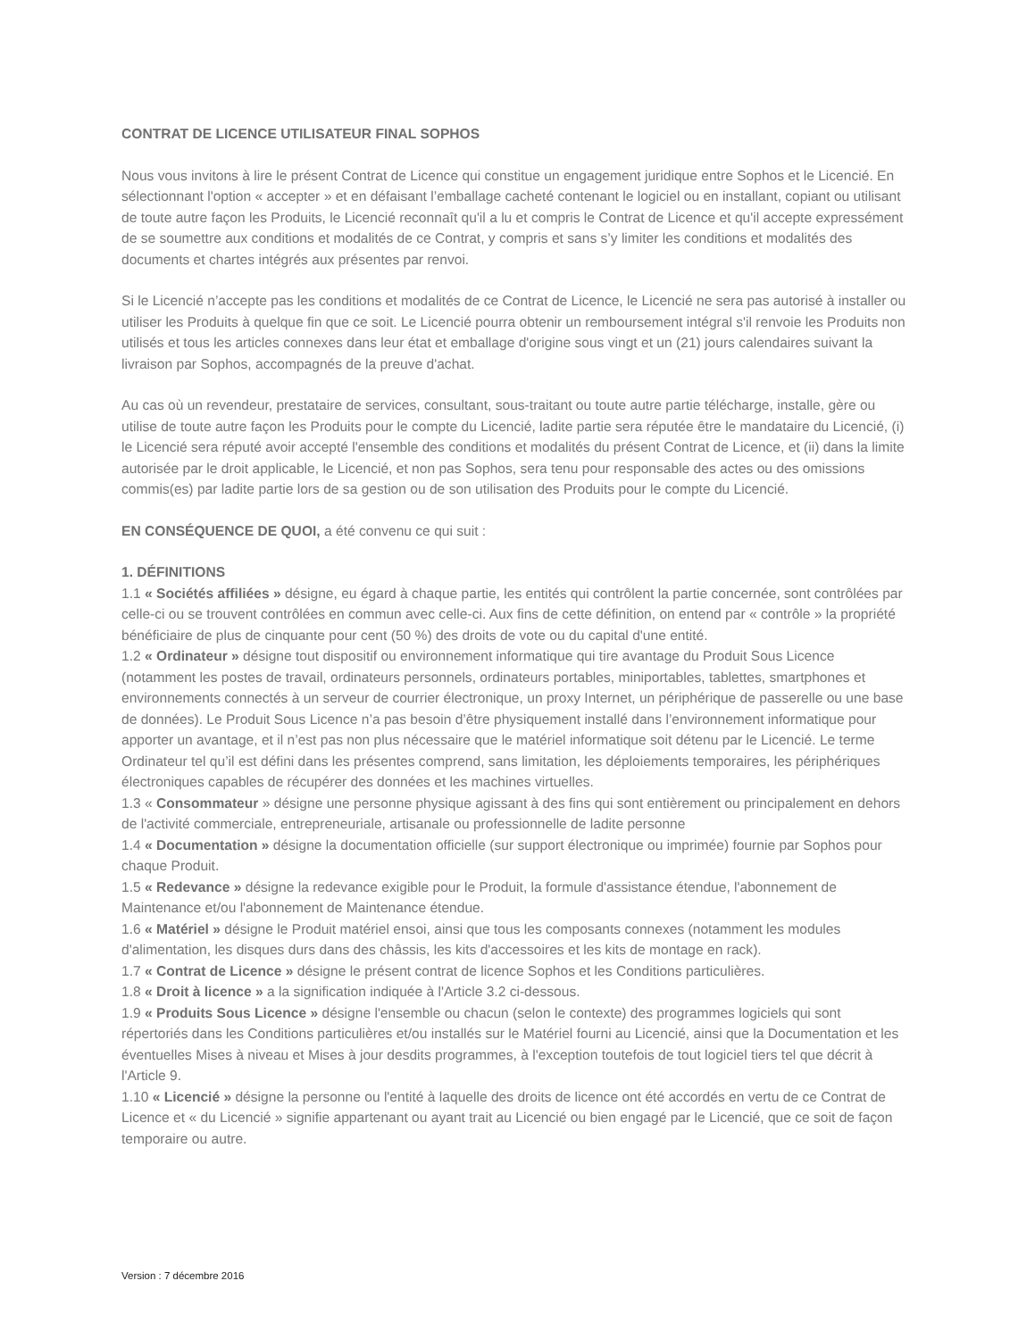CONTRAT DE LICENCE UTILISATEUR FINAL SOPHOS
Nous vous invitons à lire le présent Contrat de Licence qui constitue un engagement juridique entre Sophos et le Licencié. En sélectionnant l'option « accepter » et en défaisant l’emballage cacheté contenant le logiciel ou en installant, copiant ou utilisant de toute autre façon les Produits, le Licencié reconnaît qu'il a lu et compris le Contrat de Licence et qu'il accepte expressément de se soumettre aux conditions et modalités de ce Contrat, y compris et sans s’y limiter les conditions et modalités des documents et chartes intégrés aux présentes par renvoi.
Si le Licencié n’accepte pas les conditions et modalités de ce Contrat de Licence, le Licencié ne sera pas autorisé à installer ou utiliser les Produits à quelque fin que ce soit. Le Licencié pourra obtenir un remboursement intégral s'il renvoie les Produits non utilisés et tous les articles connexes dans leur état et emballage d'origine sous vingt et un (21) jours calendaires suivant la livraison par Sophos, accompagnés de la preuve d'achat.
Au cas où un revendeur, prestataire de services, consultant, sous-traitant ou toute autre partie télécharge, installe, gère ou utilise de toute autre façon les Produits pour le compte du Licencié, ladite partie sera réputée être le mandataire du Licencié, (i) le Licencié sera réputé avoir accepté l'ensemble des conditions et modalités du présent Contrat de Licence, et (ii) dans la limite autorisée par le droit applicable, le Licencié, et non pas Sophos, sera tenu pour responsable des actes ou des omissions commis(es) par ladite partie lors de sa gestion ou de son utilisation des Produits pour le compte du Licencié.
EN CONSÉQUENCE DE QUOI, a été convenu ce qui suit :
1. DÉFINITIONS
1.1 « Sociétés affiliées » désigne, eu égard à chaque partie, les entités qui contrôlent la partie concernée, sont contrôlées par celle-ci ou se trouvent contrôlées en commun avec celle-ci. Aux fins de cette définition, on entend par « contrôle » la propriété bénéficiaire de plus de cinquante pour cent (50 %) des droits de vote ou du capital d'une entité.
1.2 « Ordinateur » désigne tout dispositif ou environnement informatique qui tire avantage du Produit Sous Licence (notamment les postes de travail, ordinateurs personnels, ordinateurs portables, miniportables, tablettes, smartphones et environnements connectés à un serveur de courrier électronique, un proxy Internet, un périphérique de passerelle ou une base de données). Le Produit Sous Licence n’a pas besoin d’être physiquement installé dans l’environnement informatique pour apporter un avantage, et il n’est pas non plus nécessaire que le matériel informatique soit détenu par le Licencié. Le terme Ordinateur tel qu’il est défini dans les présentes comprend, sans limitation, les déploiements temporaires, les périphériques électroniques capables de récupérer des données et les machines virtuelles.
1.3 « Consommateur » désigne une personne physique agissant à des fins qui sont entièrement ou principalement en dehors de l'activité commerciale, entrepreneuriale, artisanale ou professionnelle de ladite personne
1.4 « Documentation » désigne la documentation officielle (sur support électronique ou imprimée) fournie par Sophos pour chaque Produit.
1.5 « Redevance » désigne la redevance exigible pour le Produit, la formule d'assistance étendue, l'abonnement de Maintenance et/ou l'abonnement de Maintenance étendue.
1.6 « Matériel » désigne le Produit matériel ensoi, ainsi que tous les composants connexes (notamment les modules d'alimentation, les disques durs dans des châssis, les kits d'accessoires et les kits de montage en rack).
1.7 « Contrat de Licence » désigne le présent contrat de licence Sophos et les Conditions particulières.
1.8 « Droit à licence » a la signification indiquée à l'Article 3.2 ci-dessous.
1.9 « Produits Sous Licence » désigne l'ensemble ou chacun (selon le contexte) des programmes logiciels qui sont répertoriés dans les Conditions particulières et/ou installés sur le Matériel fourni au Licencié, ainsi que la Documentation et les éventuelles Mises à niveau et Mises à jour desdits programmes, à l'exception toutefois de tout logiciel tiers tel que décrit à l'Article 9.
1.10 « Licencié » désigne la personne ou l'entité à laquelle des droits de licence ont été accordés en vertu de ce Contrat de Licence et « du Licencié » signifie appartenant ou ayant trait au Licencié ou bien engagé par le Licencié, que ce soit de façon temporaire ou autre.
Version : 7 décembre 2016